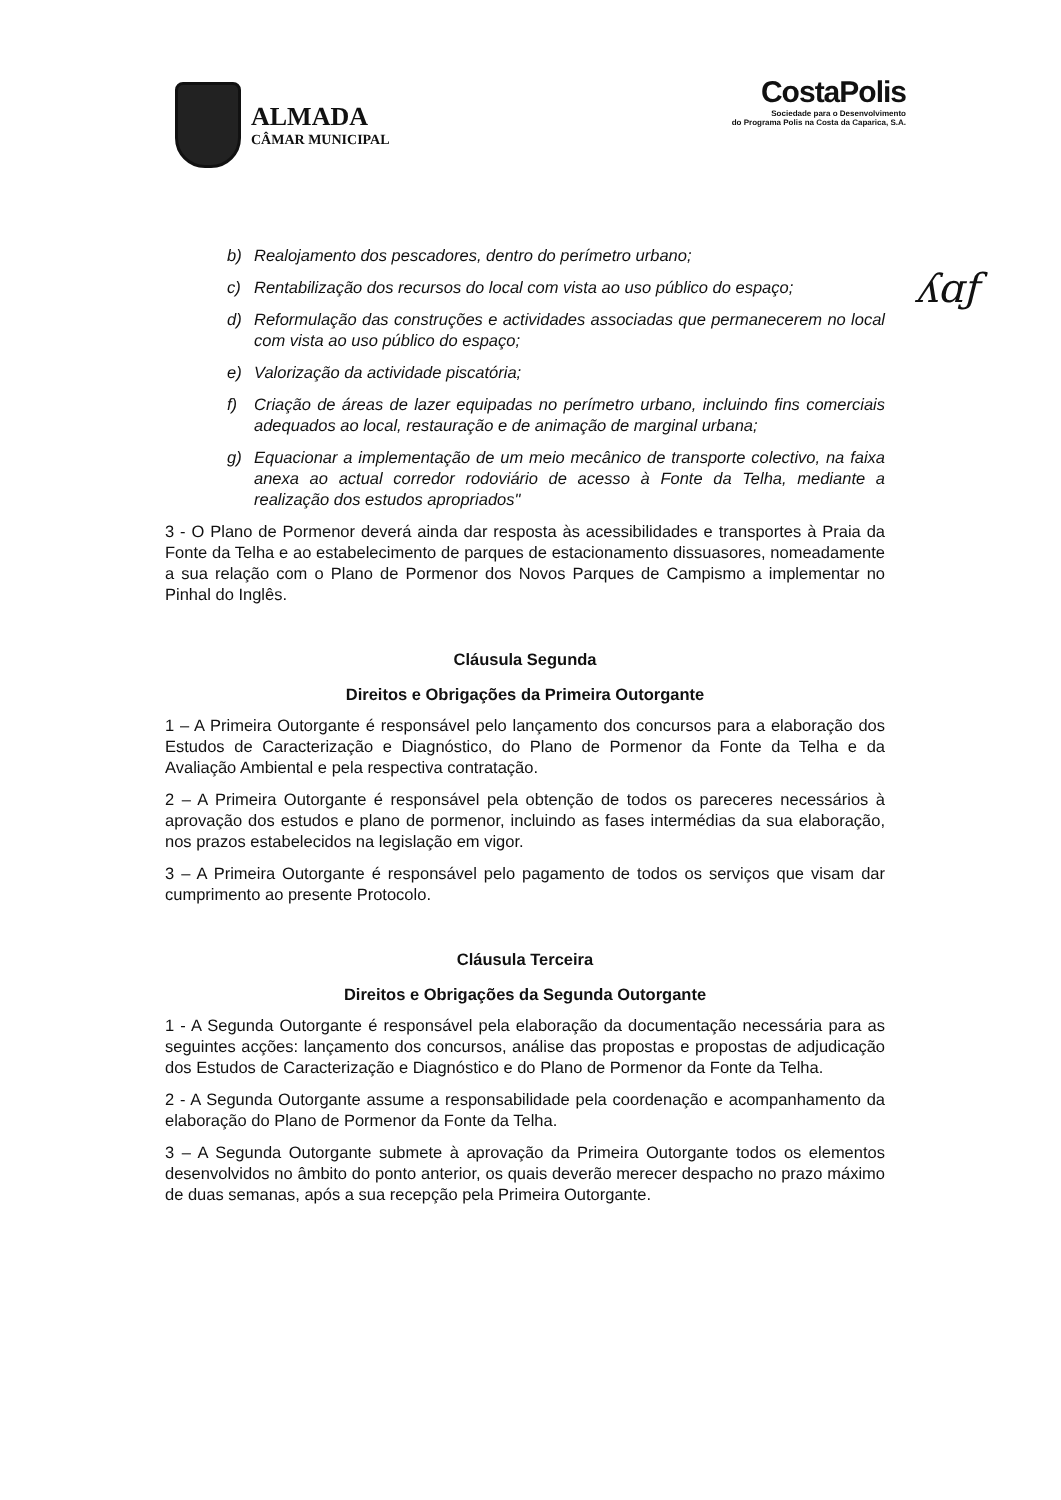ALMADA
CÂMAR MUNICIPAL
CostaPolis
Sociedade para o Desenvolvimento
do Programa Polis na Costa da Caparica, S.A.
ʎɑƒ
b) Realojamento dos pescadores, dentro do perímetro urbano;
c) Rentabilização dos recursos do local com vista ao uso público do espaço;
d) Reformulação das construções e actividades associadas que permanecerem no local com vista ao uso público do espaço;
e) Valorização da actividade piscatória;
f) Criação de áreas de lazer equipadas no perímetro urbano, incluindo fins comerciais adequados ao local, restauração e de animação de marginal urbana;
g) Equacionar a implementação de um meio mecânico de transporte colectivo, na faixa anexa ao actual corredor rodoviário de acesso à Fonte da Telha, mediante a realização dos estudos apropriados"
3 - O Plano de Pormenor deverá ainda dar resposta às acessibilidades e transportes à Praia da Fonte da Telha e ao estabelecimento de parques de estacionamento dissuasores, nomeadamente a sua relação com o Plano de Pormenor dos Novos Parques de Campismo a implementar no Pinhal do Inglês.
Cláusula Segunda
Direitos e Obrigações da Primeira Outorgante
1 – A Primeira Outorgante é responsável pelo lançamento dos concursos para a elaboração dos Estudos de Caracterização e Diagnóstico, do Plano de Pormenor da Fonte da Telha e da Avaliação Ambiental e pela respectiva contratação.
2 – A Primeira Outorgante é responsável pela obtenção de todos os pareceres necessários à aprovação dos estudos e plano de pormenor, incluindo as fases intermédias da sua elaboração, nos prazos estabelecidos na legislação em vigor.
3 – A Primeira Outorgante é responsável pelo pagamento de todos os serviços que visam dar cumprimento ao presente Protocolo.
Cláusula Terceira
Direitos e Obrigações da Segunda Outorgante
1 - A Segunda Outorgante é responsável pela elaboração da documentação necessária para as seguintes acções: lançamento dos concursos, análise das propostas e propostas de adjudicação dos Estudos de Caracterização e Diagnóstico e do Plano de Pormenor da Fonte da Telha.
2 - A Segunda Outorgante assume a responsabilidade pela coordenação e acompanhamento da elaboração do Plano de Pormenor da Fonte da Telha.
3 – A Segunda Outorgante submete à aprovação da Primeira Outorgante todos os elementos desenvolvidos no âmbito do ponto anterior, os quais deverão merecer despacho no prazo máximo de duas semanas, após a sua recepção pela Primeira Outorgante.